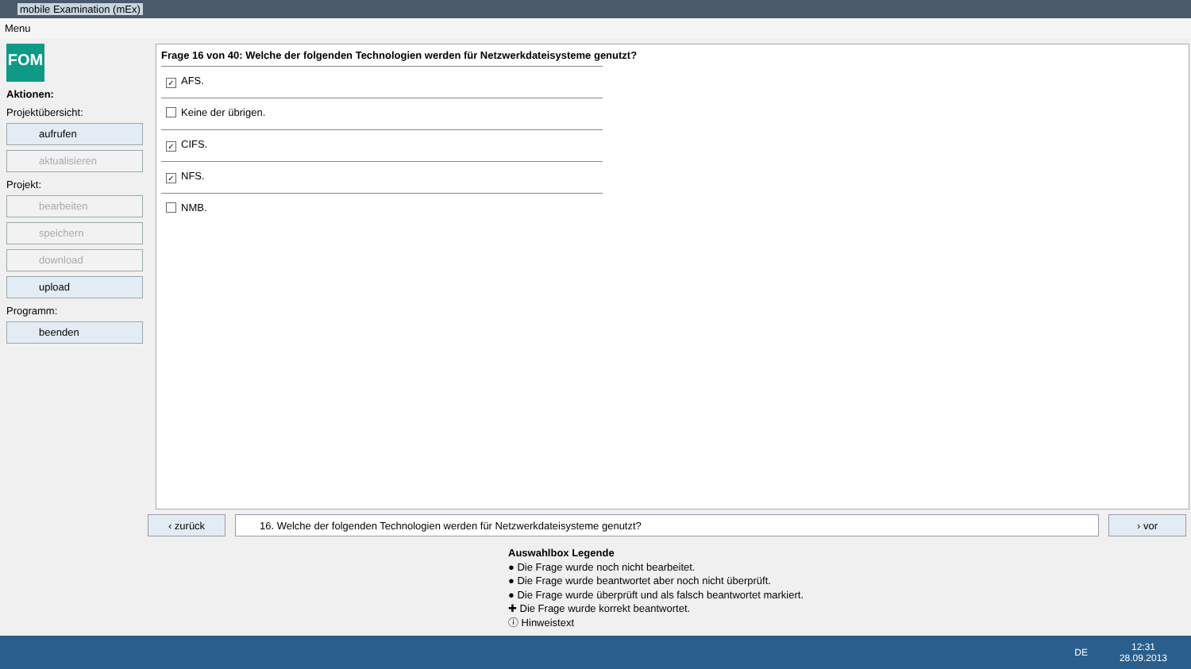mobile Examination (mEx)
Menu
FOM
Aktionen:
Projektübersicht:
aufrufen
aktualisieren
Projekt:
bearbeiten
speichern
download
upload
Programm:
beenden
Frage 16 von 40: Welche der folgenden Technologien werden für Netzwerkdateisysteme genutzt?
✓ AFS.
Keine der übrigen.
✓ CIFS.
✓ NFS.
NMB.
‹ zurück 16. Welche der folgenden Technologien werden für Netzwerkdateisysteme genutzt?
› vor
Auswahlbox Legende
● Die Frage wurde noch nicht bearbeitet.
● Die Frage wurde beantwortet aber noch nicht überprüft.
● Die Frage wurde überprüft und als falsch beantwortet markiert.
✚ Die Frage wurde korrekt beantwortet.
ⓘ Hinweistext
DE 12:31
28.09.2013